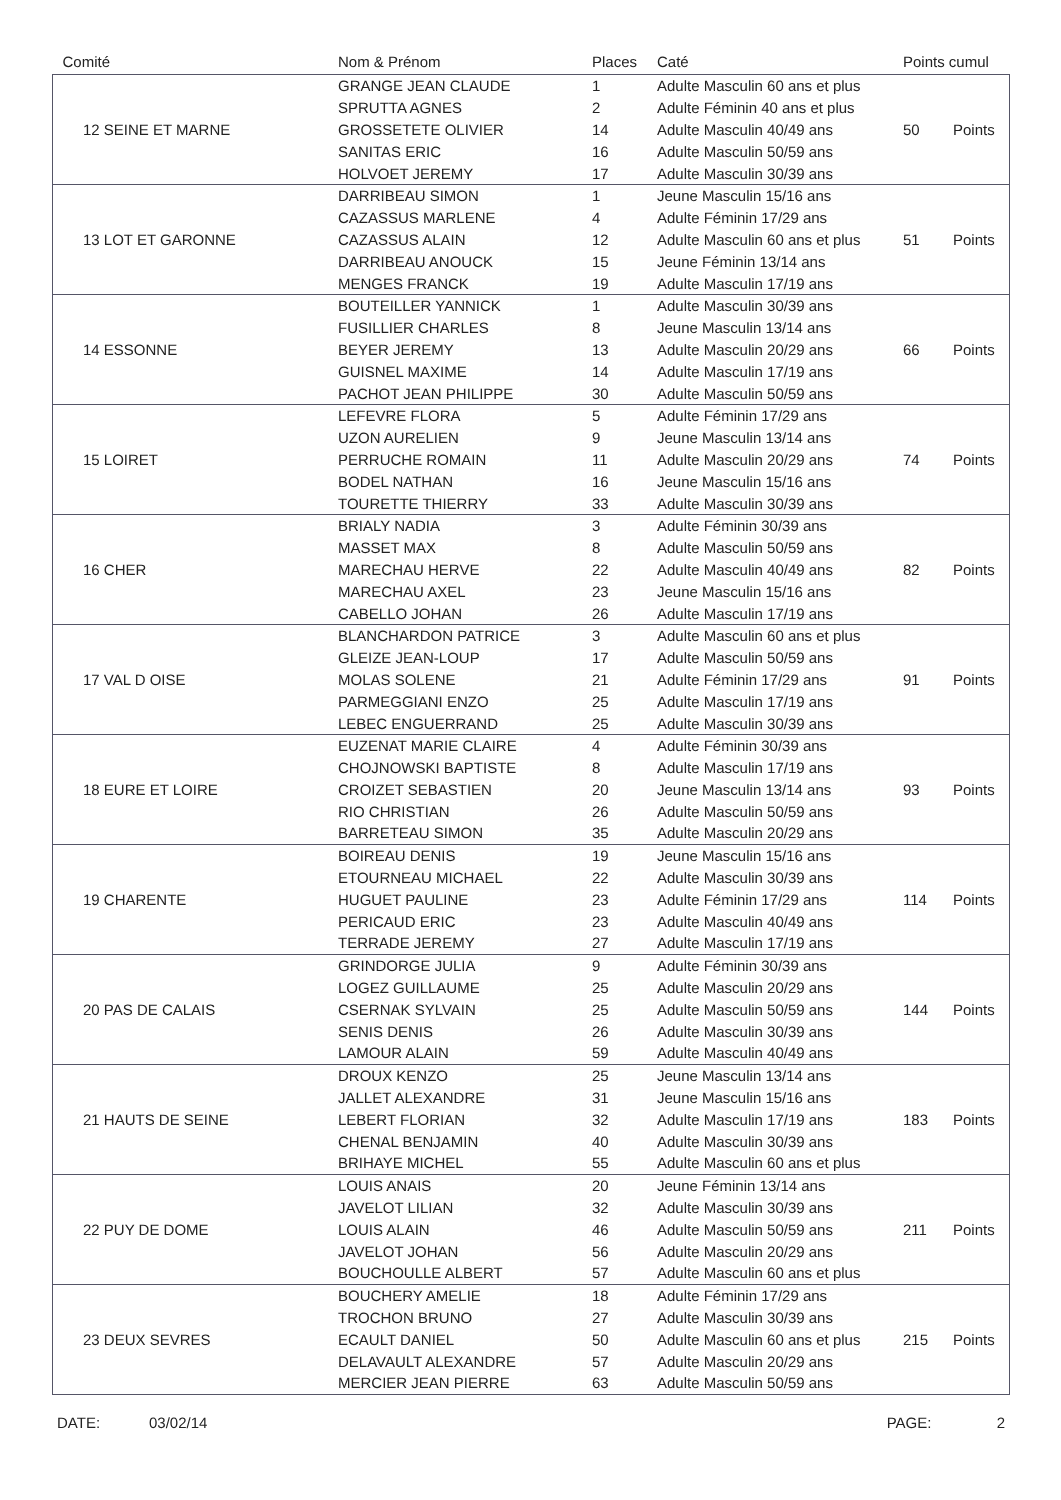| Comité | Nom & Prénom | Places | Caté | Points cumul | |
| --- | --- | --- | --- | --- | --- |
| 12 SEINE ET MARNE | GRANGE JEAN CLAUDE | 1 | Adulte Masculin 60 ans et plus | 50 | Points |
| | SPRUTTA AGNES | 2 | Adulte Féminin 40 ans et plus | | |
| | GROSSETETE OLIVIER | 14 | Adulte Masculin 40/49 ans | | |
| | SANITAS ERIC | 16 | Adulte Masculin 50/59 ans | | |
| | HOLVOET JEREMY | 17 | Adulte Masculin 30/39 ans | | |
| 13 LOT ET GARONNE | DARRIBEAU SIMON | 1 | Jeune Masculin 15/16 ans | 51 | Points |
| | CAZASSUS MARLENE | 4 | Adulte Féminin 17/29 ans | | |
| | CAZASSUS ALAIN | 12 | Adulte Masculin 60 ans et plus | | |
| | DARRIBEAU ANOUCK | 15 | Jeune Féminin 13/14 ans | | |
| | MENGES FRANCK | 19 | Adulte Masculin 17/19 ans | | |
| 14 ESSONNE | BOUTEILLER YANNICK | 1 | Adulte Masculin 30/39 ans | 66 | Points |
| | FUSILLIER CHARLES | 8 | Jeune Masculin 13/14 ans | | |
| | BEYER JEREMY | 13 | Adulte Masculin 20/29 ans | | |
| | GUISNEL MAXIME | 14 | Adulte Masculin 17/19 ans | | |
| | PACHOT JEAN PHILIPPE | 30 | Adulte Masculin 50/59 ans | | |
| 15 LOIRET | LEFEVRE FLORA | 5 | Adulte Féminin 17/29 ans | 74 | Points |
| | UZON AURELIEN | 9 | Jeune Masculin 13/14 ans | | |
| | PERRUCHE ROMAIN | 11 | Adulte Masculin 20/29 ans | | |
| | BODEL NATHAN | 16 | Jeune Masculin 15/16 ans | | |
| | TOURETTE THIERRY | 33 | Adulte Masculin 30/39 ans | | |
| 16 CHER | BRIALY NADIA | 3 | Adulte Féminin 30/39 ans | 82 | Points |
| | MASSET MAX | 8 | Adulte Masculin 50/59 ans | | |
| | MARECHAU HERVE | 22 | Adulte Masculin 40/49 ans | | |
| | MARECHAU AXEL | 23 | Jeune Masculin 15/16 ans | | |
| | CABELLO JOHAN | 26 | Adulte Masculin 17/19 ans | | |
| 17 VAL D OISE | BLANCHARDON PATRICE | 3 | Adulte Masculin 60 ans et plus | 91 | Points |
| | GLEIZE JEAN-LOUP | 17 | Adulte Masculin 50/59 ans | | |
| | MOLAS SOLENE | 21 | Adulte Féminin 17/29 ans | | |
| | PARMEGGIANI ENZO | 25 | Adulte Masculin 17/19 ans | | |
| | LEBEC ENGUERRAND | 25 | Adulte Masculin 30/39 ans | | |
| 18 EURE ET LOIRE | EUZENAT MARIE CLAIRE | 4 | Adulte Féminin 30/39 ans | 93 | Points |
| | CHOJNOWSKI BAPTISTE | 8 | Adulte Masculin 17/19 ans | | |
| | CROIZET SEBASTIEN | 20 | Jeune Masculin 13/14 ans | | |
| | RIO CHRISTIAN | 26 | Adulte Masculin 50/59 ans | | |
| | BARRETEAU SIMON | 35 | Adulte Masculin 20/29 ans | | |
| 19 CHARENTE | BOIREAU DENIS | 19 | Jeune Masculin 15/16 ans | 114 | Points |
| | ETOURNEAU MICHAEL | 22 | Adulte Masculin 30/39 ans | | |
| | HUGUET PAULINE | 23 | Adulte Féminin 17/29 ans | | |
| | PERICAUD ERIC | 23 | Adulte Masculin 40/49 ans | | |
| | TERRADE JEREMY | 27 | Adulte Masculin 17/19 ans | | |
| 20 PAS DE CALAIS | GRINDORGE JULIA | 9 | Adulte Féminin 30/39 ans | 144 | Points |
| | LOGEZ GUILLAUME | 25 | Adulte Masculin 20/29 ans | | |
| | CSERNAK SYLVAIN | 25 | Adulte Masculin 50/59 ans | | |
| | SENIS DENIS | 26 | Adulte Masculin 30/39 ans | | |
| | LAMOUR ALAIN | 59 | Adulte Masculin 40/49 ans | | |
| 21 HAUTS DE SEINE | DROUX KENZO | 25 | Jeune Masculin 13/14 ans | 183 | Points |
| | JALLET ALEXANDRE | 31 | Jeune Masculin 15/16 ans | | |
| | LEBERT FLORIAN | 32 | Adulte Masculin 17/19 ans | | |
| | CHENAL BENJAMIN | 40 | Adulte Masculin 30/39 ans | | |
| | BRIHAYE MICHEL | 55 | Adulte Masculin 60 ans et plus | | |
| 22 PUY DE DOME | LOUIS ANAIS | 20 | Jeune Féminin 13/14 ans | 211 | Points |
| | JAVELOT LILIAN | 32 | Adulte Masculin 30/39 ans | | |
| | LOUIS ALAIN | 46 | Adulte Masculin 50/59 ans | | |
| | JAVELOT JOHAN | 56 | Adulte Masculin 20/29 ans | | |
| | BOUCHOULLE ALBERT | 57 | Adulte Masculin 60 ans et plus | | |
| 23 DEUX SEVRES | BOUCHERY AMELIE | 18 | Adulte Féminin 17/29 ans | 215 | Points |
| | TROCHON BRUNO | 27 | Adulte Masculin 30/39 ans | | |
| | ECAULT DANIEL | 50 | Adulte Masculin 60 ans et plus | | |
| | DELAVAULT ALEXANDRE | 57 | Adulte Masculin 20/29 ans | | |
| | MERCIER JEAN PIERRE | 63 | Adulte Masculin 50/59 ans | | |
DATE: 03/02/14 PAGE: 2